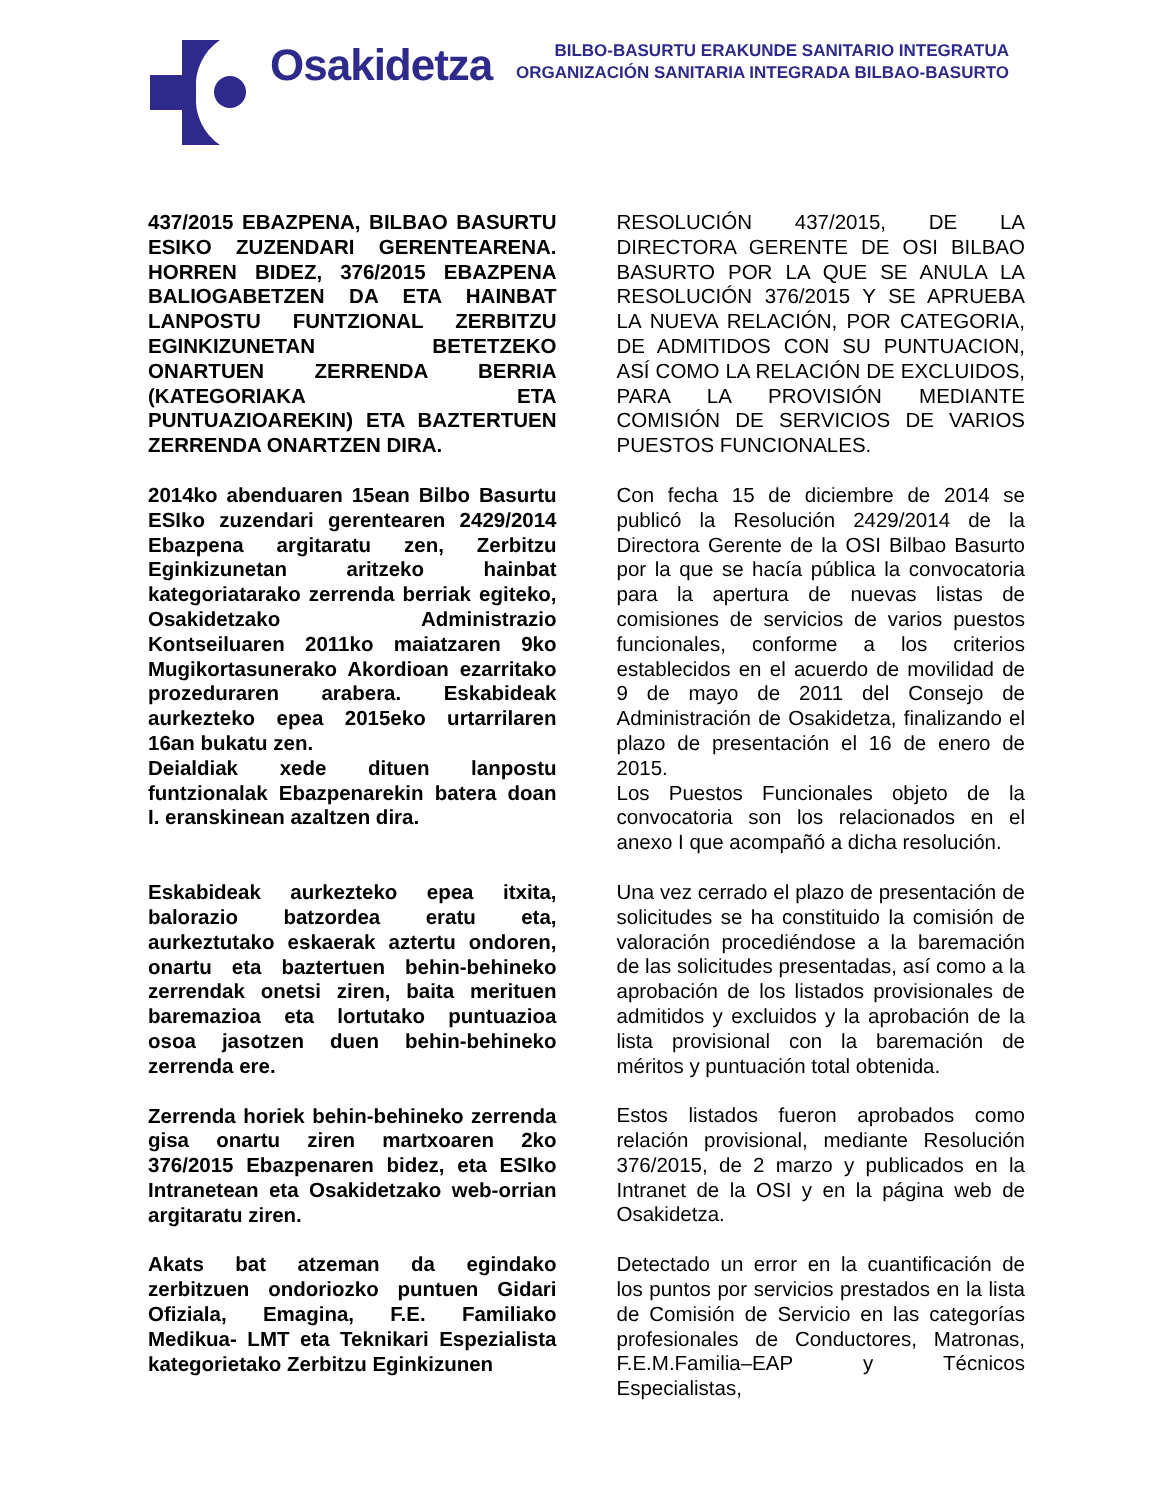Osakidetza
BILBO-BASURTU ERAKUNDE SANITARIO INTEGRATUA
ORGANIZACIÓN SANITARIA INTEGRADA BILBAO-BASURTO
437/2015 EBAZPENA, BILBAO BASURTU ESIKO ZUZENDARI GERENTEARENA. HORREN BIDEZ, 376/2015 EBAZPENA BALIOGABETZEN DA ETA HAINBAT LANPOSTU FUNTZIONAL ZERBITZU EGINKIZUNETAN BETETZEKO ONARTUEN ZERRENDA BERRIA (KATEGORIAKA ETA PUNTUAZIOAREKIN) ETA BAZTERTUEN ZERRENDA ONARTZEN DIRA.
2014ko abenduaren 15ean Bilbo Basurtu ESIko zuzendari gerentearen 2429/2014 Ebazpena argitaratu zen, Zerbitzu Eginkizunetan aritzeko hainbat kategoriatarako zerrenda berriak egiteko, Osakidetzako Administrazio Kontseiluaren 2011ko maiatzaren 9ko Mugikortasunerako Akordioan ezarritako prozeduraren arabera. Eskabideak aurkezteko epea 2015eko urtarrilaren 16an bukatu zen.
Deialdiak xede dituen lanpostu funtzionalak Ebazpenarekin batera doan I. eranskinean azaltzen dira.
Eskabideak aurkezteko epea itxita, balorazio batzordea eratu eta, aurkeztutako eskaerak aztertu ondoren, onartu eta baztertuen behin-behineko zerrendak onetsi ziren, baita merituen baremazioa eta lortutako puntuazioa osoa jasotzen duen behin-behineko zerrenda ere.
Zerrenda horiek behin-behineko zerrenda gisa onartu ziren martxoaren 2ko 376/2015 Ebazpenaren bidez, eta ESIko Intranetean eta Osakidetzako web-orrian argitaratu ziren.
Akats bat atzeman da egindako zerbitzuen ondoriozko puntuen Gidari Ofiziala, Emagina, F.E. Familiako Medikua- LMT eta Teknikari Espezialista kategorietako Zerbitzu Eginkizunen
RESOLUCIÓN 437/2015, DE LA DIRECTORA GERENTE DE OSI BILBAO BASURTO POR LA QUE SE ANULA LA RESOLUCIÓN 376/2015 Y SE APRUEBA LA NUEVA RELACIÓN, POR CATEGORIA, DE ADMITIDOS CON SU PUNTUACION, ASÍ COMO LA RELACIÓN DE EXCLUIDOS, PARA LA PROVISIÓN MEDIANTE COMISIÓN DE SERVICIOS DE VARIOS PUESTOS FUNCIONALES.
Con fecha 15 de diciembre de 2014 se publicó la Resolución 2429/2014 de la Directora Gerente de la OSI Bilbao Basurto por la que se hacía pública la convocatoria para la apertura de nuevas listas de comisiones de servicios de varios puestos funcionales, conforme a los criterios establecidos en el acuerdo de movilidad de 9 de mayo de 2011 del Consejo de Administración de Osakidetza, finalizando el plazo de presentación el 16 de enero de 2015.
Los Puestos Funcionales objeto de la convocatoria son los relacionados en el anexo I que acompañó a dicha resolución.
Una vez cerrado el plazo de presentación de solicitudes se ha constituido la comisión de valoración procediéndose a la baremación de las solicitudes presentadas, así como a la aprobación de los listados provisionales de admitidos y excluidos y la aprobación de la lista provisional con la baremación de méritos y puntuación total obtenida.
Estos listados fueron aprobados como relación provisional, mediante Resolución 376/2015, de 2 marzo y publicados en la Intranet de la OSI y en la página web de Osakidetza.
Detectado un error en la cuantificación de los puntos por servicios prestados en la lista de Comisión de Servicio en las categorías profesionales de Conductores, Matronas, F.E.M.Familia–EAP y Técnicos Especialistas,